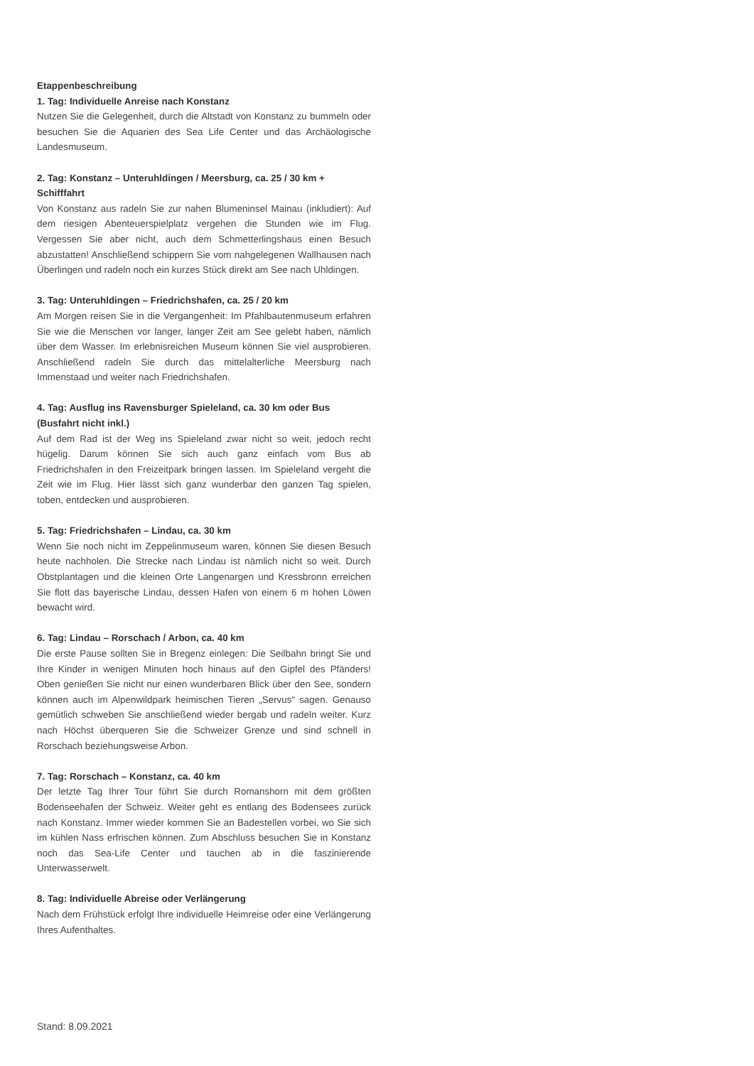Etappenbeschreibung
1. Tag: Individuelle Anreise nach Konstanz
Nutzen Sie die Gelegenheit, durch die Altstadt von Konstanz zu bummeln oder besuchen Sie die Aquarien des Sea Life Center und das Archäologische Landesmuseum.
2. Tag: Konstanz – Unteruhldingen / Meersburg, ca. 25 / 30 km + Schifffahrt
Von Konstanz aus radeln Sie zur nahen Blumeninsel Mainau (inkludiert): Auf dem riesigen Abenteuerspielplatz vergehen die Stunden wie im Flug. Vergessen Sie aber nicht, auch dem Schmetterlingshaus einen Besuch abzustatten! Anschließend schippern Sie vom nahgelegenen Wallhausen nach Überlingen und radeln noch ein kurzes Stück direkt am See nach Uhldingen.
3. Tag: Unteruhldingen – Friedrichshafen, ca. 25 / 20 km
Am Morgen reisen Sie in die Vergangenheit: Im Pfahlbautenmuseum erfahren Sie wie die Menschen vor langer, langer Zeit am See gelebt haben, nämlich über dem Wasser. Im erlebnisreichen Museum können Sie viel ausprobieren. Anschließend radeln Sie durch das mittelalterliche Meersburg nach Immenstaad und weiter nach Friedrichshafen.
4. Tag: Ausflug ins Ravensburger Spieleland, ca. 30 km oder Bus (Busfahrt nicht inkl.)
Auf dem Rad ist der Weg ins Spieleland zwar nicht so weit, jedoch recht hügelig. Darum können Sie sich auch ganz einfach vom Bus ab Friedrichshafen in den Freizeitpark bringen lassen. Im Spieleland vergeht die Zeit wie im Flug. Hier lässt sich ganz wunderbar den ganzen Tag spielen, toben, entdecken und ausprobieren.
5. Tag: Friedrichshafen – Lindau, ca. 30 km
Wenn Sie noch nicht im Zeppelinmuseum waren, können Sie diesen Besuch heute nachholen. Die Strecke nach Lindau ist nämlich nicht so weit. Durch Obstplantagen und die kleinen Orte Langenargen und Kressbronn erreichen Sie flott das bayerische Lindau, dessen Hafen von einem 6 m hohen Löwen bewacht wird.
6. Tag: Lindau – Rorschach / Arbon, ca. 40 km
Die erste Pause sollten Sie in Bregenz einlegen: Die Seilbahn bringt Sie und Ihre Kinder in wenigen Minuten hoch hinaus auf den Gipfel des Pfänders! Oben genießen Sie nicht nur einen wunderbaren Blick über den See, sondern können auch im Alpenwildpark heimischen Tieren „Servus“ sagen. Genauso gemütlich schweben Sie anschließend wieder bergab und radeln weiter. Kurz nach Höchst überqueren Sie die Schweizer Grenze und sind schnell in Rorschach beziehungsweise Arbon.
7. Tag: Rorschach – Konstanz, ca. 40 km
Der letzte Tag Ihrer Tour führt Sie durch Romanshorn mit dem größten Bodenseehafen der Schweiz. Weiter geht es entlang des Bodensees zurück nach Konstanz. Immer wieder kommen Sie an Badestellen vorbei, wo Sie sich im kühlen Nass erfrischen können. Zum Abschluss besuchen Sie in Konstanz noch das Sea-Life Center und tauchen ab in die faszinierende Unterwasserwelt.
8. Tag: Individuelle Abreise oder Verlängerung
Nach dem Frühstück erfolgt Ihre individuelle Heimreise oder eine Verlängerung Ihres Aufenthaltes.
Stand: 8.09.2021